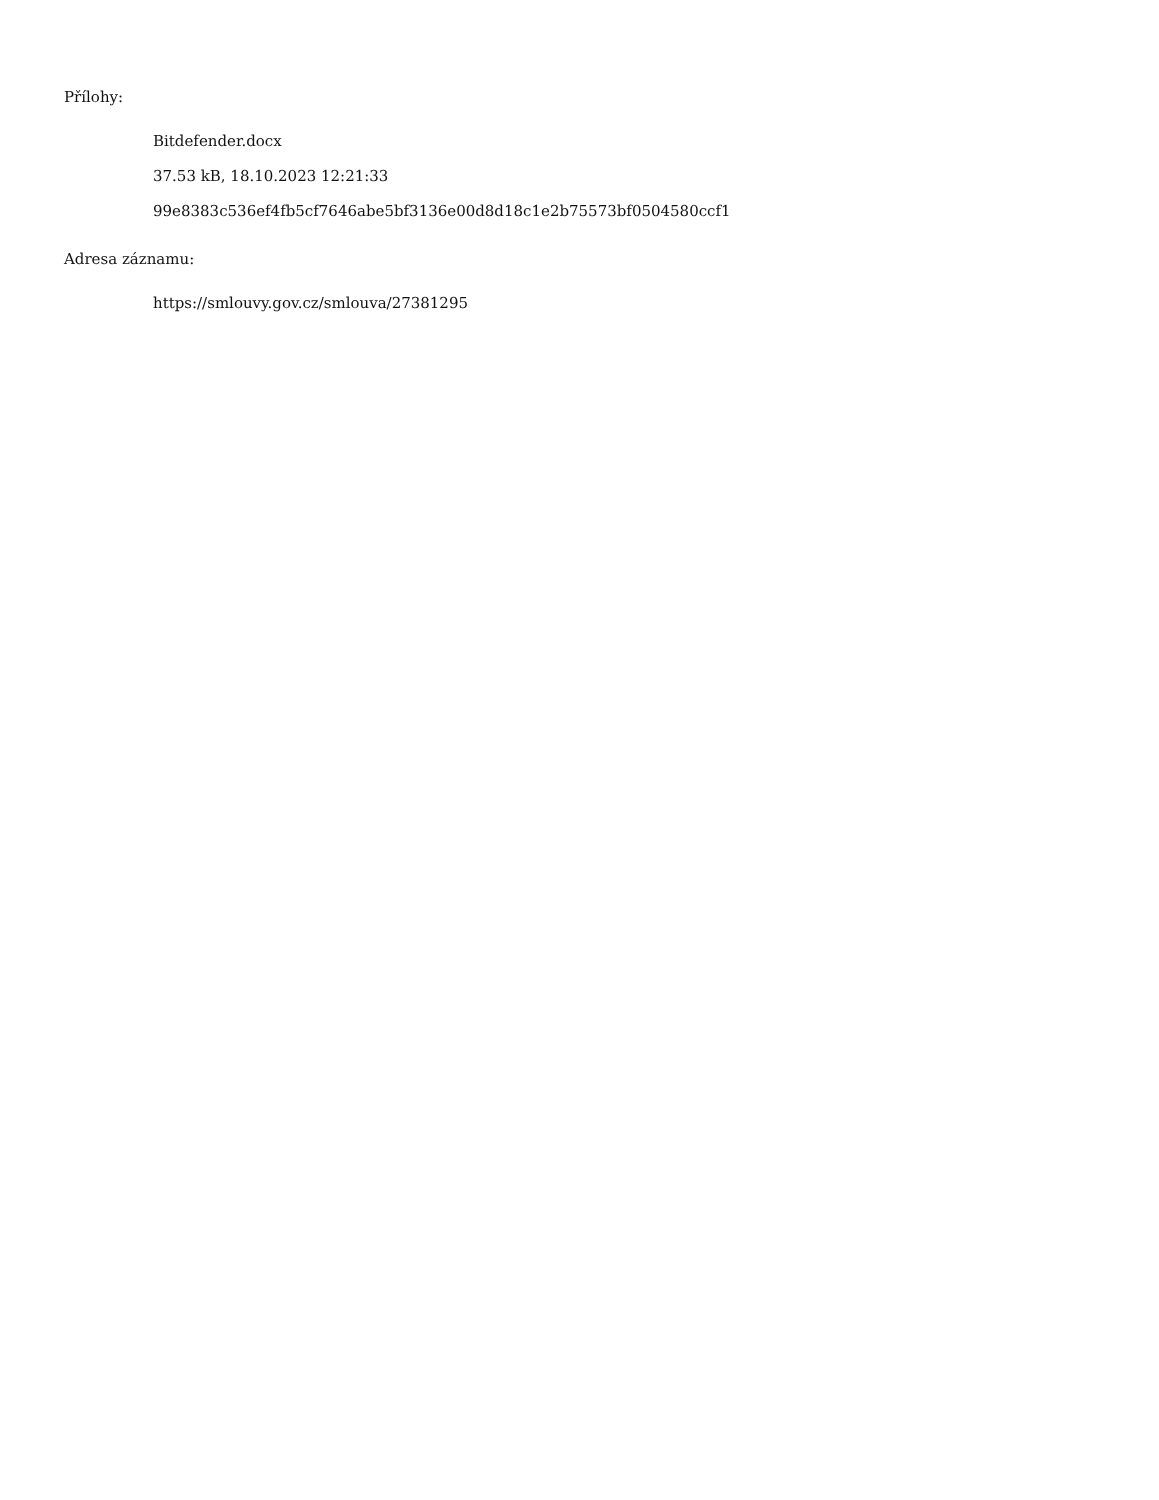Přílohy:
Bitdefender.docx
37.53 kB, 18.10.2023 12:21:33
99e8383c536ef4fb5cf7646abe5bf3136e00d8d18c1e2b75573bf0504580ccf1
Adresa záznamu:
https://smlouvy.gov.cz/smlouva/27381295